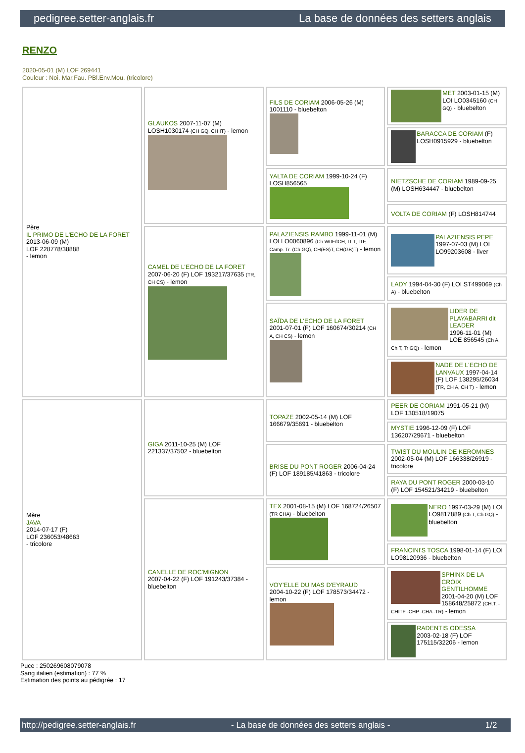pedigree.setter-anglais.fr La base de données des setters anglais
RENZO
2020-05-01 (M) LOF 269441
Couleur : Noi. Mar.Fau. PBl.Env.Mou. (tricolore)
| Père IL PRIMO DE L'ECHO DE LA FORET 2013-06-09 (M) LOF 228778/38888 - lemon | GLAUKOS 2007-11-07 (M) LOSH1030174 (CH GQ, CH IT) - lemon | FILS DE CORIAM 2006-05-26 (M) 1001110 - bluebelton | MET 2003-01-15 (M) LOI LO0345160 (CH GQ) - bluebelton |
| | | | BARACCA DE CORIAM (F) LOSH0915929 - bluebelton |
| | | YALTA DE CORIAM 1999-10-24 (F) LOSH856565 | NIETZSCHE DE CORIAM 1989-09-25 (M) LOSH634447 - bluebelton |
| | | | VOLTA DE CORIAM (F) LOSH814744 |
| | CAMEL DE L'ECHO DE LA FORET 2007-06-20 (F) LOF 193217/37635 (TR, CH CS) - lemon | PALAZIENSIS RAMBO 1999-11-01 (M) LOI LO0060896 (Ch W0F/ICH, IT T, ITF, Camp. Tr. (Ch GQ), CH(ES)T, CH(GB)T) - lemon | PALAZIENSIS PEPE 1997-07-03 (M) LOI LO99203608 - liver |
| | | | LADY 1994-04-30 (F) LOI ST499069 (Ch A) - bluebelton |
| | | SAÏDA DE L'ECHO DE LA FORET 2001-07-01 (F) LOF 160674/30214 (CH A, CH CS) - lemon | LIDER DE PLAYABARRI dit LEADER 1996-11-01 (M) LOE 856545 (Ch A, Ch T, Tr GQ) - lemon |
| | | | NADE DE L'ECHO DE LANVAUX 1997-04-14 (F) LOF 138295/26034 (TR, CH A, CH T) - lemon |
| Mère JAVA 2014-07-17 (F) LOF 236053/48663 - tricolore | GIGA 2011-10-25 (M) LOF 221337/37502 - bluebelton | TOPAZE 2002-05-14 (M) LOF 166679/35691 - bluebelton | PEER DE CORIAM 1991-05-21 (M) LOF 130518/19075 |
| | | | MYSTIE 1996-12-09 (F) LOF 136207/29671 - bluebelton |
| | | BRISE DU PONT ROGER 2006-04-24 (F) LOF 189185/41863 - tricolore | TWIST DU MOULIN DE KEROMNES 2002-05-04 (M) LOF 166338/26919 - tricolore |
| | | | RAYA DU PONT ROGER 2000-03-10 (F) LOF 154521/34219 - bluebelton |
| | CANELLE DE ROC'MIGNON 2007-04-22 (F) LOF 191243/37384 - bluebelton | TEX 2001-08-15 (M) LOF 168724/26507 (TR CHA) - bluebelton | NERO 1997-03-29 (M) LOI LO9817889 (Ch T, Ch GQ) - bluebelton |
| | | | FRANCINI'S TOSCA 1998-01-14 (F) LOI LO98120936 - bluebelton |
| | | VOY'ELLE DU MAS D'EYRAUD 2004-10-22 (F) LOF 178573/34472 - lemon | SPHINX DE LA CROIX GENTILHOMME 2001-04-20 (M) LOF 158648/25872 (CH.T. -CHITF -CHP -CHA -TR) - lemon |
| | | | RADENTIS ODESSA 2003-02-18 (F) LOF 175115/32206 - lemon |
Puce : 250269608079078
Sang italien (estimation) : 77 %
Estimation des points au pédigrée : 17
http://pedigree.setter-anglais.fr - La base de données des setters anglais - 1/2